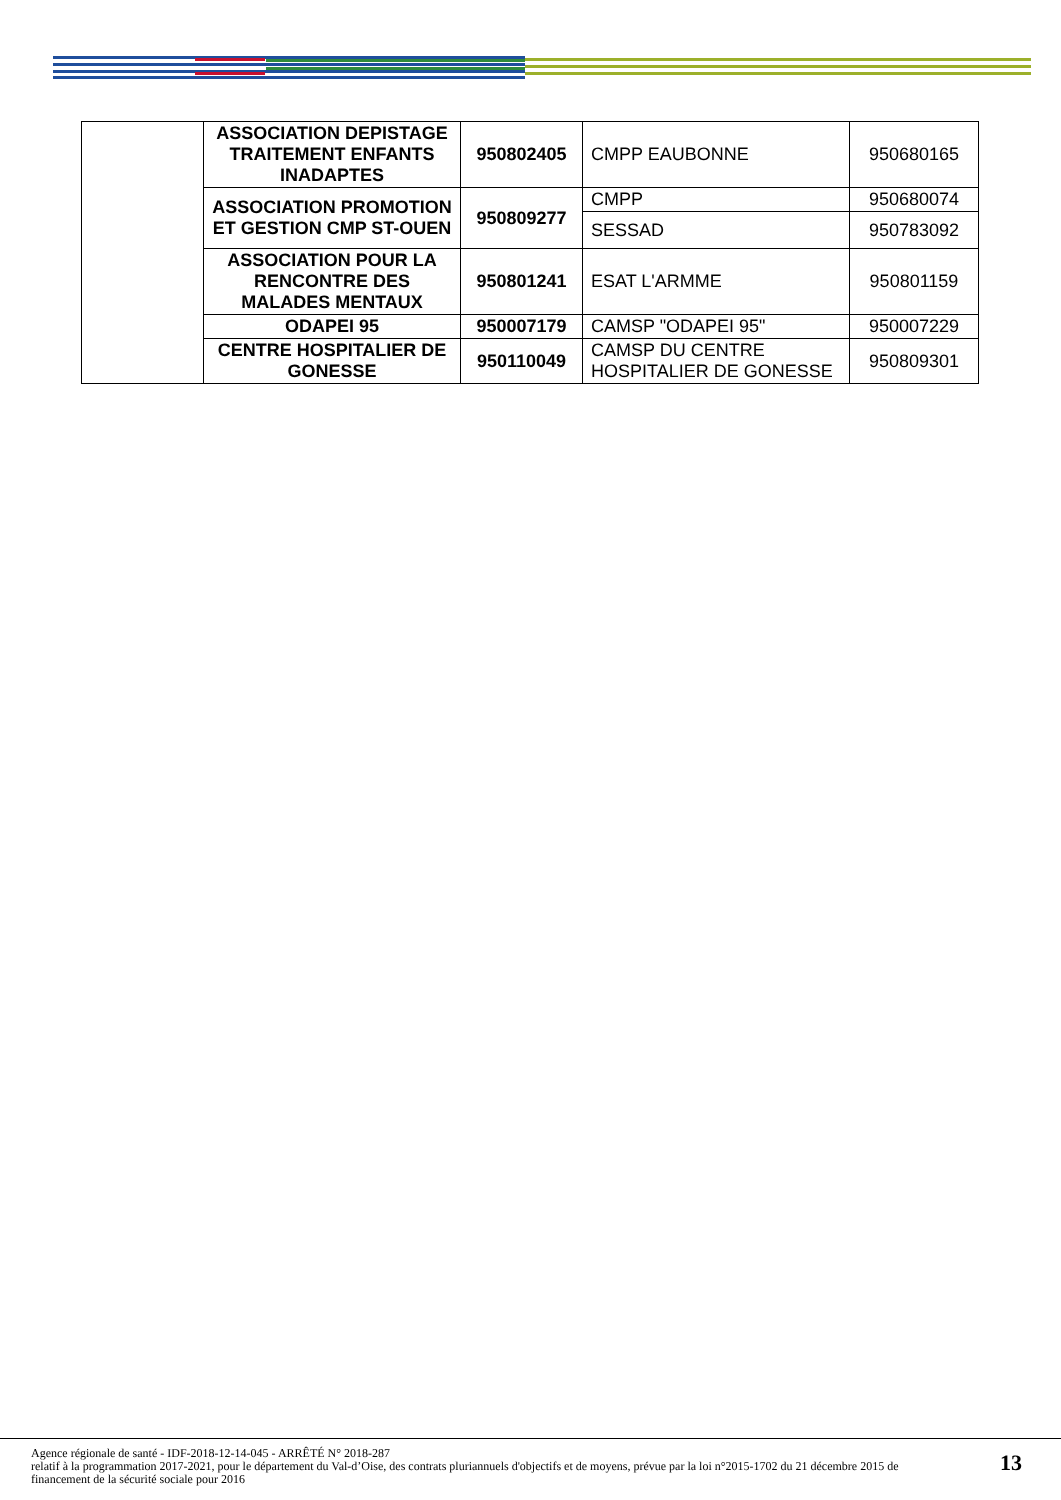| | ASSOCIATION DEPISTAGE TRAITEMENT ENFANTS INADAPTES | 950802405 | CMPP EAUBONNE | 950680165 |
| | ASSOCIATION PROMOTION ET GESTION CMP ST-OUEN | 950809277 | CMPP | 950680074 |
| | | | SESSAD | 950783092 |
| | ASSOCIATION POUR LA RENCONTRE DES MALADES MENTAUX | 950801241 | ESAT L'ARMME | 950801159 |
| | ODAPEI 95 | 950007179 | CAMSP "ODAPEI 95" | 950007229 |
| | CENTRE HOSPITALIER DE GONESSE | 950110049 | CAMSP DU CENTRE HOSPITALIER DE GONESSE | 950809301 |
Agence régionale de santé - IDF-2018-12-14-045 - ARRÊTÉ N° 2018-287
relatif à la programmation 2017-2021, pour le département du Val-d’Oise, des contrats pluriannuels d'objectifs et de moyens, prévue par la loi n°2015-1702 du 21 décembre 2015 de financement de la sécurité sociale pour 2016
13